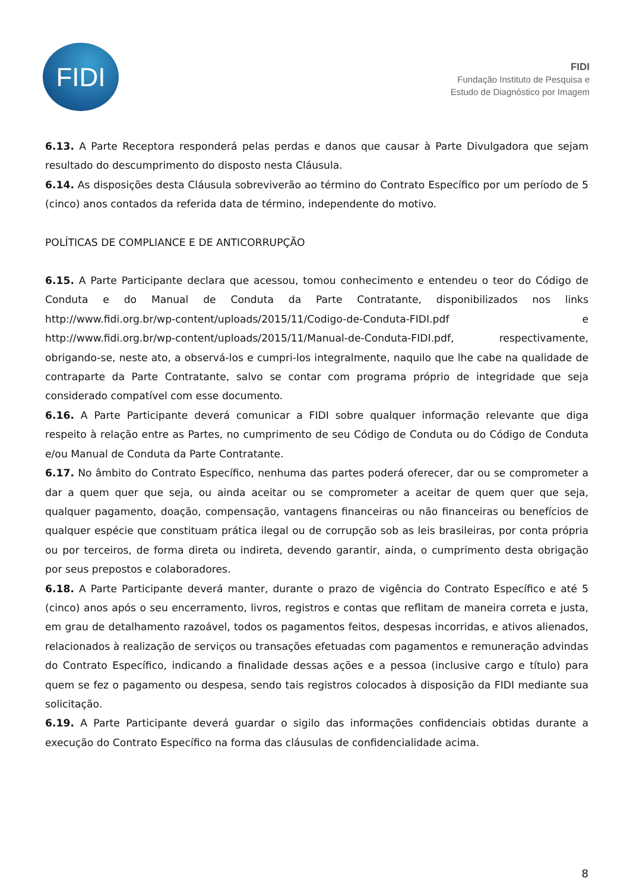FIDI
FIDI
Fundação Instituto de Pesquisa e
Estudo de Diagnóstico por Imagem
6.13. A Parte Receptora responderá pelas perdas e danos que causar à Parte Divulgadora que sejam resultado do descumprimento do disposto nesta Cláusula.
6.14. As disposições desta Cláusula sobreviverão ao término do Contrato Específico por um período de 5 (cinco) anos contados da referida data de término, independente do motivo.
POLÍTICAS DE COMPLIANCE E DE ANTICORRUPÇÃO
6.15. A Parte Participante declara que acessou, tomou conhecimento e entendeu o teor do Código de Conduta e do Manual de Conduta da Parte Contratante, disponibilizados nos links http://www.fidi.org.br/wp-content/uploads/2015/11/Codigo-de-Conduta-FIDI.pdf e http://www.fidi.org.br/wp-content/uploads/2015/11/Manual-de-Conduta-FIDI.pdf, respectivamente, obrigando-se, neste ato, a observá-los e cumpri-los integralmente, naquilo que lhe cabe na qualidade de contraparte da Parte Contratante, salvo se contar com programa próprio de integridade que seja considerado compatível com esse documento.
6.16. A Parte Participante deverá comunicar a FIDI sobre qualquer informação relevante que diga respeito à relação entre as Partes, no cumprimento de seu Código de Conduta ou do Código de Conduta e/ou Manual de Conduta da Parte Contratante.
6.17. No âmbito do Contrato Específico, nenhuma das partes poderá oferecer, dar ou se comprometer a dar a quem quer que seja, ou ainda aceitar ou se comprometer a aceitar de quem quer que seja, qualquer pagamento, doação, compensação, vantagens financeiras ou não financeiras ou benefícios de qualquer espécie que constituam prática ilegal ou de corrupção sob as leis brasileiras, por conta própria ou por terceiros, de forma direta ou indireta, devendo garantir, ainda, o cumprimento desta obrigação por seus prepostos e colaboradores.
6.18. A Parte Participante deverá manter, durante o prazo de vigência do Contrato Específico e até 5 (cinco) anos após o seu encerramento, livros, registros e contas que reflitam de maneira correta e justa, em grau de detalhamento razoável, todos os pagamentos feitos, despesas incorridas, e ativos alienados, relacionados à realização de serviços ou transações efetuadas com pagamentos e remuneração advindas do Contrato Específico, indicando a finalidade dessas ações e a pessoa (inclusive cargo e título) para quem se fez o pagamento ou despesa, sendo tais registros colocados à disposição da FIDI mediante sua solicitação.
6.19. A Parte Participante deverá guardar o sigilo das informações confidenciais obtidas durante a execução do Contrato Específico na forma das cláusulas de confidencialidade acima.
8